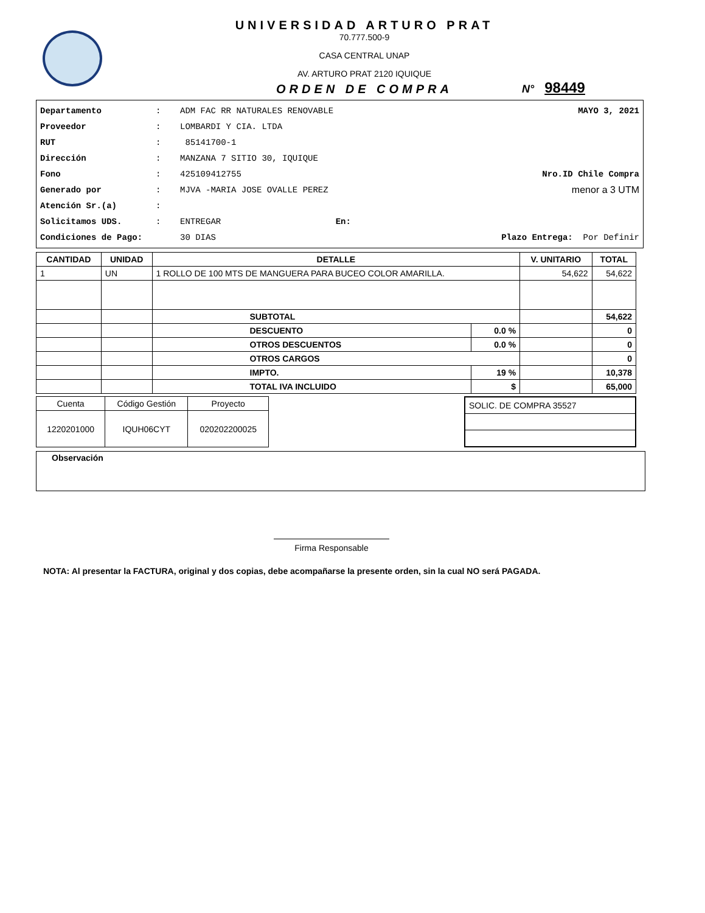UNIVERSIDAD ARTURO PRAT
70.777.500-9
CASA CENTRAL UNAP
AV. ARTURO PRAT 2120 IQUIQUE
ORDEN DE COMPRA
N° 98449
Departamento: ADM FAC RR NATURALES RENOVABLE MAYO 3, 2021
Proveedor: LOMBARDI Y CIA. LTDA
RUT: 85141700-1
Dirección: MANZANA 7 SITIO 30, IQUIQUE
Fono: 425109412755 Nro.ID Chile Compra
Generado por: MJVA -MARIA JOSE OVALLE PEREZ menor a 3 UTM
Atención Sr.(a):
Solicitamos UDS.: ENTREGAR En:
Condiciones de Pago: 30 DIAS Plazo Entrega: Por Definir
| CANTIDAD | UNIDAD | DETALLE | | V. UNITARIO | TOTAL |
| --- | --- | --- | --- | --- | --- |
| 1 | UN | 1 ROLLO DE 100 MTS DE MANGUERA PARA BUCEO COLOR AMARILLA. | | 54,622 | 54,622 |
| | | SUBTOTAL | | | 54,622 |
| | | DESCUENTO | 0.0 % | | 0 |
| | | OTROS DESCUENTOS | 0.0 % | | 0 |
| | | OTROS CARGOS | | | 0 |
| | | IMPTO. | 19 % | | 10,378 |
| | | TOTAL IVA INCLUIDO | $ | | 65,000 |
| Cuenta | Código Gestión | Proyecto |
| 1220201000 | IQUH06CYT | 020202200025 |
| SOLIC. DE COMPRA 35527 |
Observación
Firma Responsable
NOTA: Al presentar la FACTURA, original y dos copias, debe acompañarse la presente orden, sin la cual NO será PAGADA.